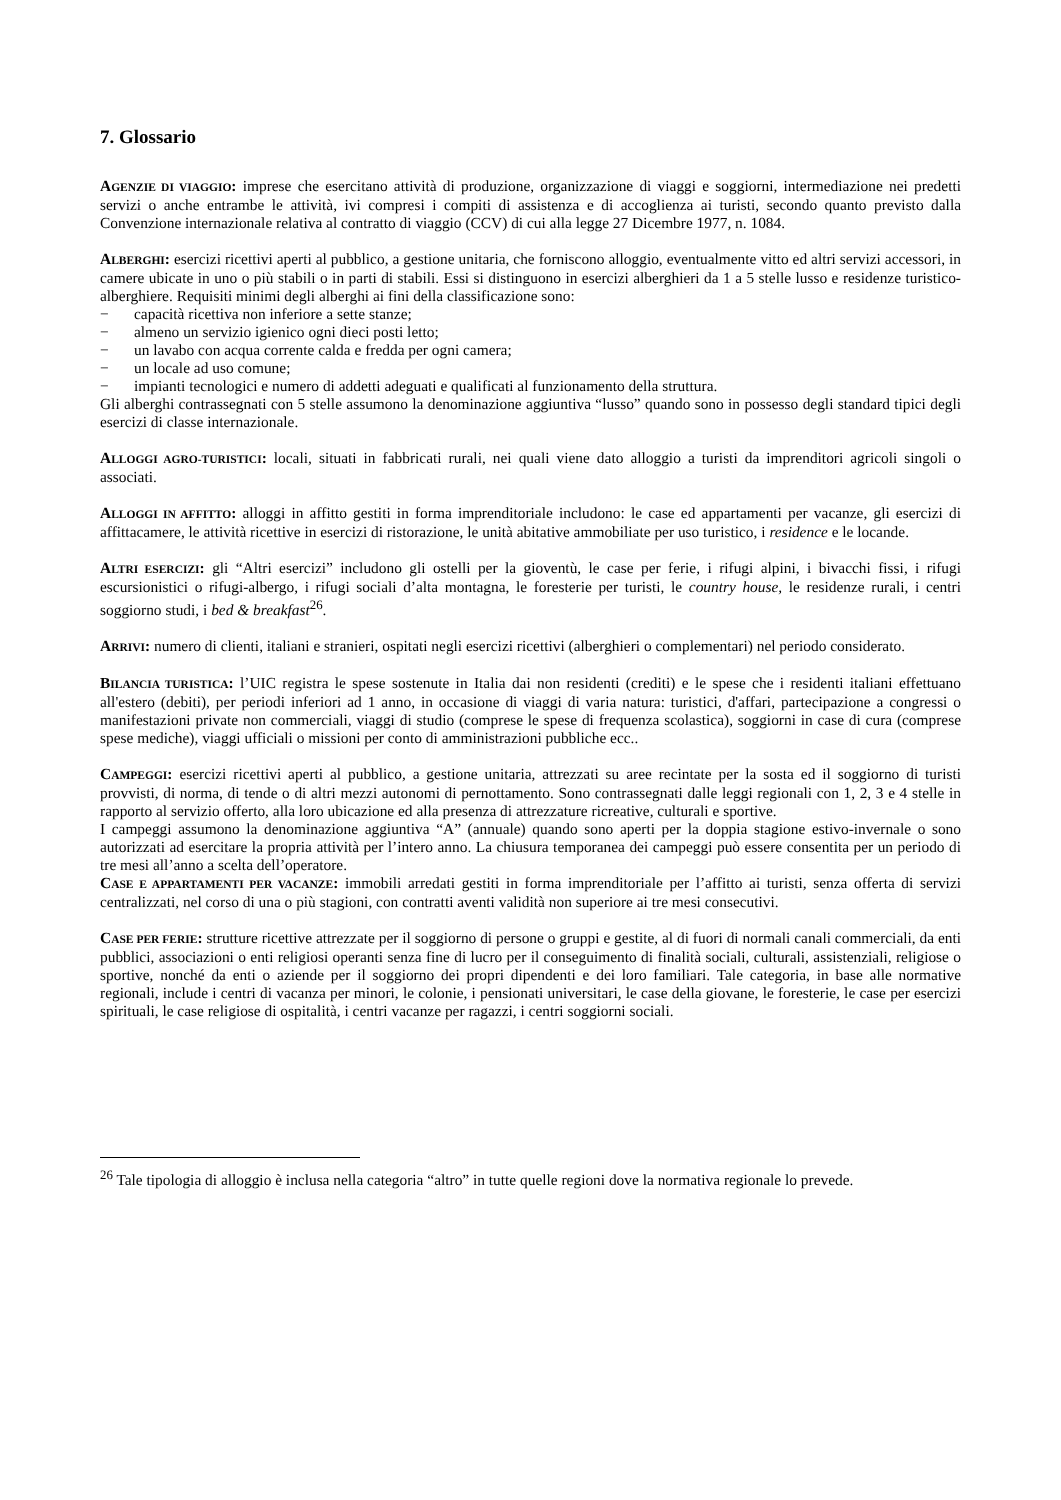7. Glossario
AGENZIE DI VIAGGIO: imprese che esercitano attività di produzione, organizzazione di viaggi e soggiorni, intermediazione nei predetti servizi o anche entrambe le attività, ivi compresi i compiti di assistenza e di accoglienza ai turisti, secondo quanto previsto dalla Convenzione internazionale relativa al contratto di viaggio (CCV) di cui alla legge 27 Dicembre 1977, n. 1084.
ALBERGHI: esercizi ricettivi aperti al pubblico, a gestione unitaria, che forniscono alloggio, eventualmente vitto ed altri servizi accessori, in camere ubicate in uno o più stabili o in parti di stabili. Essi si distinguono in esercizi alberghieri da 1 a 5 stelle lusso e residenze turistico-alberghiere. Requisiti minimi degli alberghi ai fini della classificazione sono:
− capacità ricettiva non inferiore a sette stanze;
− almeno un servizio igienico ogni dieci posti letto;
− un lavabo con acqua corrente calda e fredda per ogni camera;
− un locale ad uso comune;
− impianti tecnologici e numero di addetti adeguati e qualificati al funzionamento della struttura.
Gli alberghi contrassegnati con 5 stelle assumono la denominazione aggiuntiva “lusso” quando sono in possesso degli standard tipici degli esercizi di classe internazionale.
ALLOGGI AGRO-TURISTICI: locali, situati in fabbricati rurali, nei quali viene dato alloggio a turisti da imprenditori agricoli singoli o associati.
ALLOGGI IN AFFITTO: alloggi in affitto gestiti in forma imprenditoriale includono: le case ed appartamenti per vacanze, gli esercizi di affittacamere, le attività ricettive in esercizi di ristorazione, le unità abitative ammobiliate per uso turistico, i residence e le locande.
ALTRI ESERCIZI: gli “Altri esercizi” includono gli ostelli per la gioventù, le case per ferie, i rifugi alpini, i bivacchi fissi, i rifugi escursionistici o rifugi-albergo, i rifugi sociali d’alta montagna, le foresterie per turisti, le country house, le residenze rurali, i centri soggiorno studi, i bed & breakfast<sup>26</sup>.
ARRIVI: numero di clienti, italiani e stranieri, ospitati negli esercizi ricettivi (alberghieri o complementari) nel periodo considerato.
BILANCIA TURISTICA: l’UIC registra le spese sostenute in Italia dai non residenti (crediti) e le spese che i residenti italiani effettuano all'estero (debiti), per periodi inferiori ad 1 anno, in occasione di viaggi di varia natura: turistici, d'affari, partecipazione a congressi o manifestazioni private non commerciali, viaggi di studio (comprese le spese di frequenza scolastica), soggiorni in case di cura (comprese spese mediche), viaggi ufficiali o missioni per conto di amministrazioni pubbliche ecc..
CAMPEGGI: esercizi ricettivi aperti al pubblico, a gestione unitaria, attrezzati su aree recintate per la sosta ed il soggiorno di turisti provvisti, di norma, di tende o di altri mezzi autonomi di pernottamento. Sono contrassegnati dalle leggi regionali con 1, 2, 3 e 4 stelle in rapporto al servizio offerto, alla loro ubicazione ed alla presenza di attrezzature ricreative, culturali e sportive.
I campeggi assumono la denominazione aggiuntiva “A” (annuale) quando sono aperti per la doppia stagione estivo-invernale o sono autorizzati ad esercitare la propria attività per l’intero anno. La chiusura temporanea dei campeggi può essere consentita per un periodo di tre mesi all’anno a scelta dell’operatore.
CASE E APPARTAMENTI PER VACANZE: immobili arredati gestiti in forma imprenditoriale per l’affitto ai turisti, senza offerta di servizi centralizzati, nel corso di una o più stagioni, con contratti aventi validità non superiore ai tre mesi consecutivi.
CASE PER FERIE: strutture ricettive attrezzate per il soggiorno di persone o gruppi e gestite, al di fuori di normali canali commerciali, da enti pubblici, associazioni o enti religiosi operanti senza fine di lucro per il conseguimento di finalità sociali, culturali, assistenziali, religiose o sportive, nonché da enti o aziende per il soggiorno dei propri dipendenti e dei loro familiari. Tale categoria, in base alle normative regionali, include i centri di vacanza per minori, le colonie, i pensionati universitari, le case della giovane, le foresterie, le case per esercizi spirituali, le case religiose di ospitalità, i centri vacanze per ragazzi, i centri soggiorni sociali.
<sup>26</sup> Tale tipologia di alloggio è inclusa nella categoria “altro” in tutte quelle regioni dove la normativa regionale lo prevede.